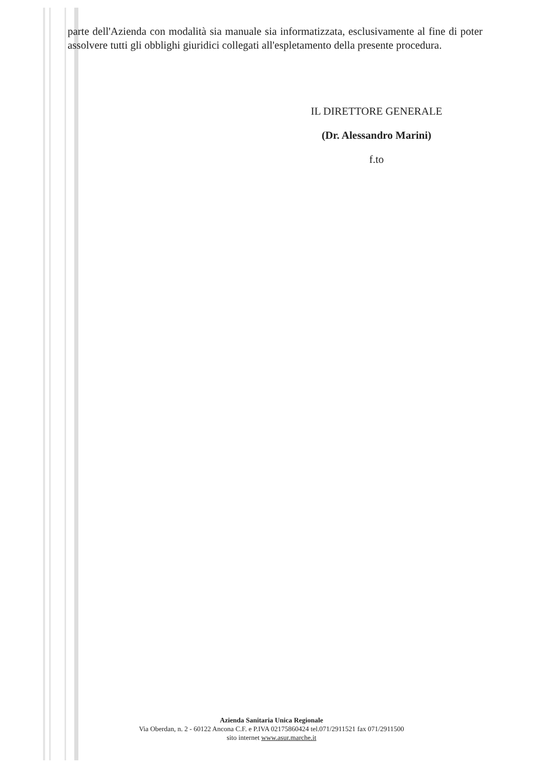parte dell'Azienda con modalità sia manuale sia informatizzata, esclusivamente al fine di poter assolvere tutti gli obblighi giuridici collegati all'espletamento della presente procedura.
IL DIRETTORE GENERALE
(Dr. Alessandro Marini)
f.to
Azienda Sanitaria Unica Regionale
Via Oberdan, n. 2 - 60122 Ancona C.F. e P.IVA 02175860424 tel.071/2911521 fax 071/2911500
sito internet www.asur.marche.it